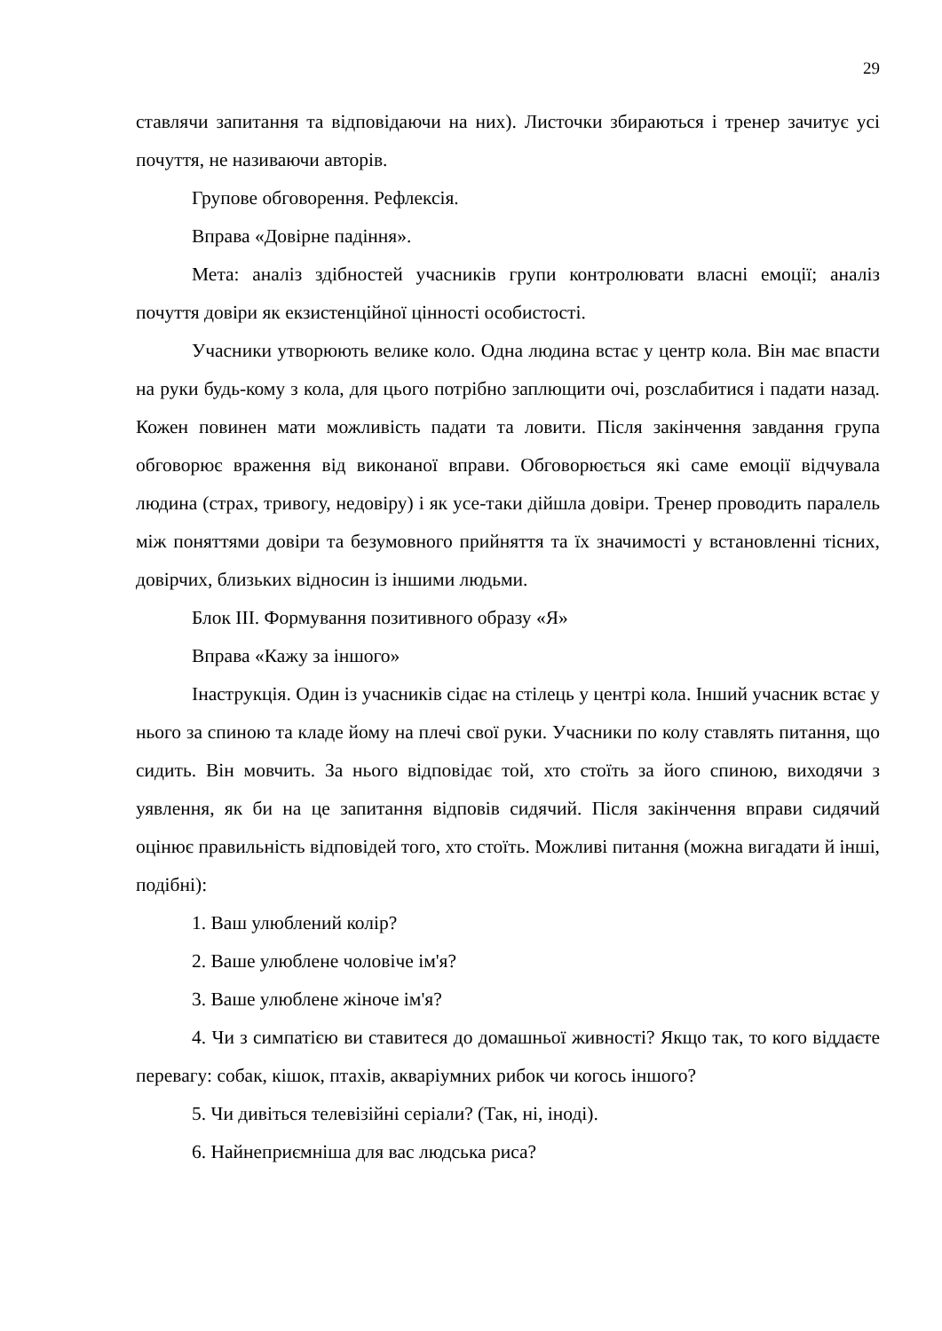29
ставлячи запитання та відповідаючи на них). Листочки збираються і тренер зачитує усі почуття, не називаючи авторів.
Групове обговорення. Рефлексія.
Вправа «Довірне падіння».
Мета: аналіз здібностей учасників групи контролювати власні емоції; аналіз почуття довіри як екзистенційної цінності особистості.
Учасники утворюють велике коло. Одна людина встає у центр кола. Він має впасти на руки будь-кому з кола, для цього потрібно заплющити очі, розслабитися і падати назад. Кожен повинен мати можливість падати та ловити. Після закінчення завдання група обговорює враження від виконаної вправи. Обговорюється які саме емоції відчувала людина (страх, тривогу, недовіру) і як усе-таки дійшла довіри. Тренер проводить паралель між поняттями довіри та безумовного прийняття та їх значимості у встановленні тісних, довірчих, близьких відносин із іншими людьми.
Блок ІІІ. Формування позитивного образу «Я»
Вправа «Кажу за іншого»
Інаструкція. Один із учасників сідає на стілець у центрі кола. Інший учасник встає у нього за спиною та кладе йому на плечі свої руки. Учасники по колу ставлять питання, що сидить. Він мовчить. За нього відповідає той, хто стоїть за його спиною, виходячи з уявлення, як би на це запитання відповів сидячий. Після закінчення вправи сидячий оцінює правильність відповідей того, хто стоїть. Можливі питання (можна вигадати й інші, подібні):
1. Ваш улюблений колір?
2. Ваше улюблене чоловіче ім'я?
3. Ваше улюблене жіноче ім'я?
4. Чи з симпатією ви ставитеся до домашньої живності? Якщо так, то кого віддаєте перевагу: собак, кішок, птахів, акваріумних рибок чи когось іншого?
5. Чи дивіться телевізійні серіали? (Так, ні, іноді).
6. Найнеприємніша для вас людська риса?